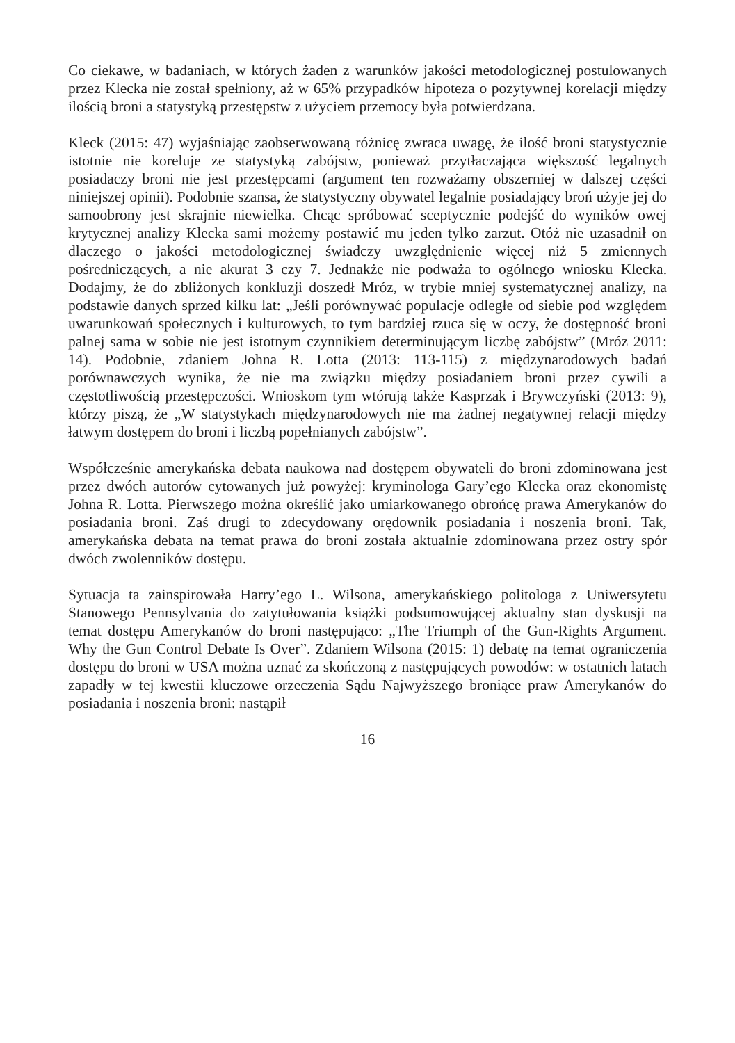Co ciekawe, w badaniach, w których żaden z warunków jakości metodologicznej postulowanych przez Klecka nie został spełniony, aż w 65% przypadków hipoteza o pozytywnej korelacji między ilością broni a statystyką przestępstw z użyciem przemocy była potwierdzana.
Kleck (2015: 47) wyjaśniając zaobserwowaną różnicę zwraca uwagę, że ilość broni statystycznie istotnie nie koreluje ze statystyką zabójstw, ponieważ przytłaczająca większość legalnych posiadaczy broni nie jest przestępcami (argument ten rozważamy obszerniej w dalszej części niniejszej opinii). Podobnie szansa, że statystyczny obywatel legalnie posiadający broń użyje jej do samoobrony jest skrajnie niewielka. Chcąc spróbować sceptycznie podejść do wyników owej krytycznej analizy Klecka sami możemy postawić mu jeden tylko zarzut. Otóż nie uzasadnił on dlaczego o jakości metodologicznej świadczy uwzględnienie więcej niż 5 zmiennych pośredniczących, a nie akurat 3 czy 7. Jednakże nie podważa to ogólnego wniosku Klecka. Dodajmy, że do zbliżonych konkluzji doszedł Mróz, w trybie mniej systematycznej analizy, na podstawie danych sprzed kilku lat: „Jeśli porównywać populacje odległe od siebie pod względem uwarunkowań społecznych i kulturowych, to tym bardziej rzuca się w oczy, że dostępność broni palnej sama w sobie nie jest istotnym czynnikiem determinującym liczbę zabójstw” (Mróz 2011: 14). Podobnie, zdaniem Johna R. Lotta (2013: 113-115) z międzynarodowych badań porównawczych wynika, że nie ma związku między posiadaniem broni przez cywili a częstotliwością przestępczości. Wnioskom tym wtórują także Kasprzak i Brywczyński (2013: 9), którzy piszą, że „W statystykach międzynarodowych nie ma żadnej negatywnej relacji między łatwym dostępem do broni i liczbą popełnianych zabójstw”.
Współcześnie amerykańska debata naukowa nad dostępem obywateli do broni zdominowana jest przez dwóch autorów cytowanych już powyżej: kryminologa Gary’ego Klecka oraz ekonomistę Johna R. Lotta. Pierwszego można określić jako umiarkowanego obrońcę prawa Amerykanów do posiadania broni. Zaś drugi to zdecydowany orędownik posiadania i noszenia broni. Tak, amerykańska debata na temat prawa do broni została aktualnie zdominowana przez ostry spór dwóch zwolenników dostępu.
Sytuacja ta zainspirowała Harry’ego L. Wilsona, amerykańskiego politologa z Uniwersytetu Stanowego Pennsylvania do zatytułowania książki podsumowującej aktualny stan dyskusji na temat dostępu Amerykanów do broni następująco: „The Triumph of the Gun-Rights Argument. Why the Gun Control Debate Is Over”. Zdaniem Wilsona (2015: 1) debatę na temat ograniczenia dostępu do broni w USA można uznać za skończoną z następujących powodów: w ostatnich latach zapadły w tej kwestii kluczowe orzeczenia Sądu Najwyższego broniące praw Amerykanów do posiadania i noszenia broni: nastąpił
16